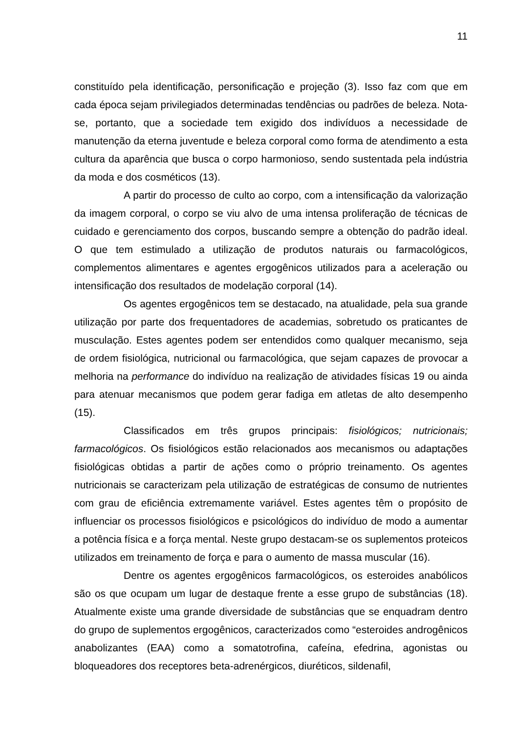11
constituído pela identificação, personificação e projeção (3). Isso faz com que em cada época sejam privilegiados determinadas tendências ou padrões de beleza. Nota-se, portanto, que a sociedade tem exigido dos indivíduos a necessidade de manutenção da eterna juventude e beleza corporal como forma de atendimento a esta cultura da aparência que busca o corpo harmonioso, sendo sustentada pela indústria da moda e dos cosméticos (13).
A partir do processo de culto ao corpo, com a intensificação da valorização da imagem corporal, o corpo se viu alvo de uma intensa proliferação de técnicas de cuidado e gerenciamento dos corpos, buscando sempre a obtenção do padrão ideal. O que tem estimulado a utilização de produtos naturais ou farmacológicos, complementos alimentares e agentes ergogênicos utilizados para a aceleração ou intensificação dos resultados de modelação corporal (14).
Os agentes ergogênicos tem se destacado, na atualidade, pela sua grande utilização por parte dos frequentadores de academias, sobretudo os praticantes de musculação. Estes agentes podem ser entendidos como qualquer mecanismo, seja de ordem fisiológica, nutricional ou farmacológica, que sejam capazes de provocar a melhoria na performance do indivíduo na realização de atividades físicas 19 ou ainda para atenuar mecanismos que podem gerar fadiga em atletas de alto desempenho (15).
Classificados em três grupos principais: fisiológicos; nutricionais; farmacológicos. Os fisiológicos estão relacionados aos mecanismos ou adaptações fisiológicas obtidas a partir de ações como o próprio treinamento. Os agentes nutricionais se caracterizam pela utilização de estratégicas de consumo de nutrientes com grau de eficiência extremamente variável. Estes agentes têm o propósito de influenciar os processos fisiológicos e psicológicos do indivíduo de modo a aumentar a potência física e a força mental. Neste grupo destacam-se os suplementos proteicos utilizados em treinamento de força e para o aumento de massa muscular (16).
Dentre os agentes ergogênicos farmacológicos, os esteroides anabólicos são os que ocupam um lugar de destaque frente a esse grupo de substâncias (18). Atualmente existe uma grande diversidade de substâncias que se enquadram dentro do grupo de suplementos ergogênicos, caracterizados como “esteroides androgênicos anabolizantes (EAA) como a somatotrofina, cafeína, efedrina, agonistas ou bloqueadores dos receptores beta-adrenérgicos, diuréticos, sildenafil,